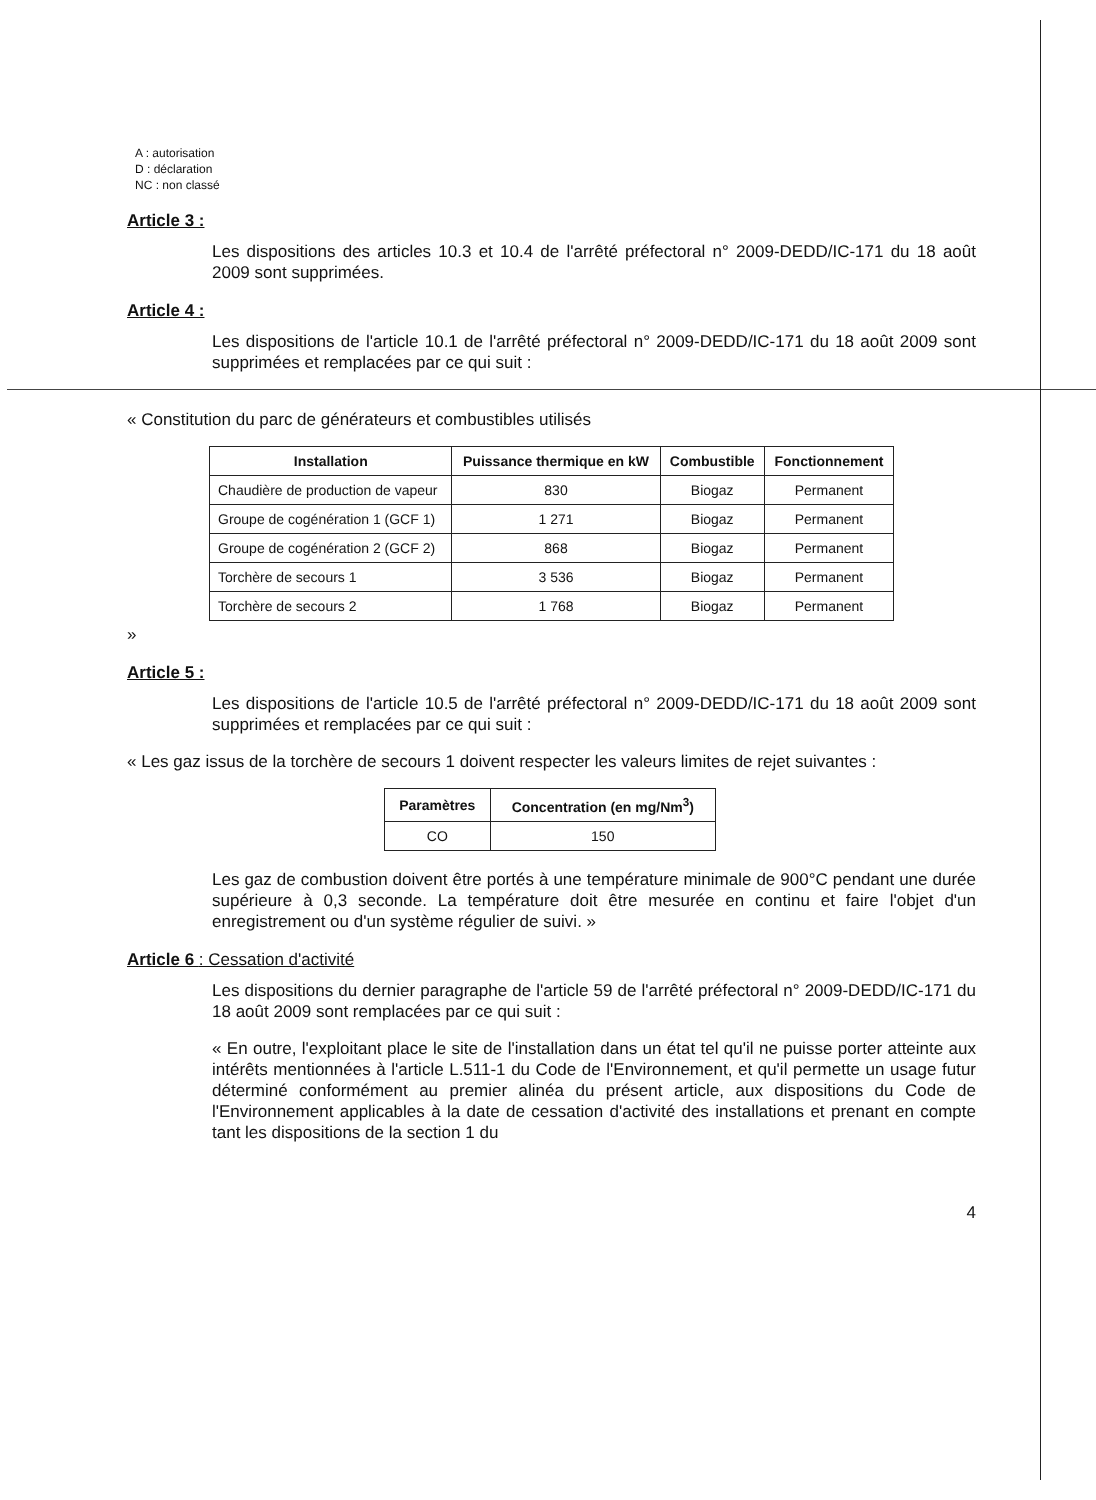A : autorisation
D : déclaration
NC : non classé
Article 3 :
Les dispositions des articles 10.3 et 10.4 de l'arrêté préfectoral n° 2009-DEDD/IC-171 du 18 août 2009 sont supprimées.
Article 4 :
Les dispositions de l'article 10.1 de l'arrêté préfectoral n° 2009-DEDD/IC-171 du 18 août 2009 sont supprimées et remplacées par ce qui suit :
« Constitution du parc de générateurs et combustibles utilisés
| Installation | Puissance thermique en kW | Combustible | Fonctionnement |
| --- | --- | --- | --- |
| Chaudière de production de vapeur | 830 | Biogaz | Permanent |
| Groupe de cogénération 1 (GCF 1) | 1 271 | Biogaz | Permanent |
| Groupe de cogénération 2 (GCF 2) | 868 | Biogaz | Permanent |
| Torchère de secours 1 | 3 536 | Biogaz | Permanent |
| Torchère de secours 2 | 1 768 | Biogaz | Permanent |
»
Article 5 :
Les dispositions de l'article 10.5 de l'arrêté préfectoral n° 2009-DEDD/IC-171 du 18 août 2009 sont supprimées et remplacées par ce qui suit :
« Les gaz issus de la torchère de secours 1 doivent respecter les valeurs limites de rejet suivantes :
| Paramètres | Concentration (en mg/Nm<sup>3</sup>) |
| --- | --- |
| CO | 150 |
Les gaz de combustion doivent être portés à une température minimale de 900°C pendant une durée supérieure à 0,3 seconde. La température doit être mesurée en continu et faire l'objet d'un enregistrement ou d'un système régulier de suivi. »
Article 6 : Cessation d'activité
Les dispositions du dernier paragraphe de l'article 59 de l'arrêté préfectoral n° 2009-DEDD/IC-171 du 18 août 2009 sont remplacées par ce qui suit :
« En outre, l'exploitant place le site de l'installation dans un état tel qu'il ne puisse porter atteinte aux intérêts mentionnées à l'article L.511-1 du Code de l'Environnement, et qu'il permette un usage futur déterminé conformément au premier alinéa du présent article, aux dispositions du Code de l'Environnement applicables à la date de cessation d'activité des installations et prenant en compte tant les dispositions de la section 1 du
4